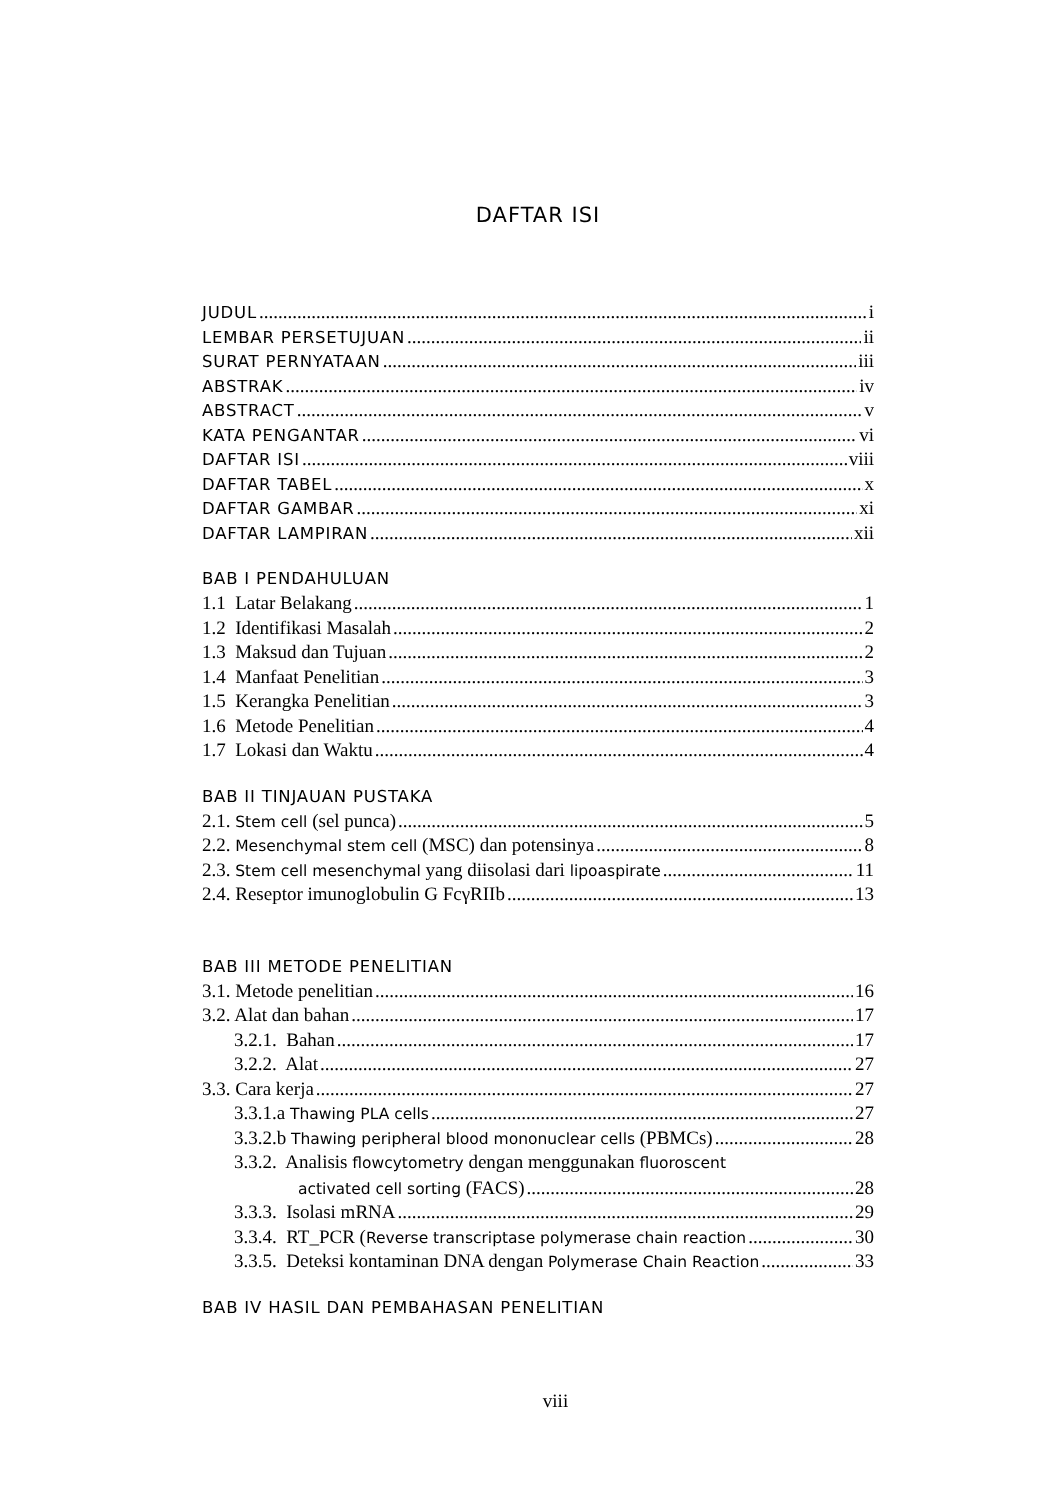DAFTAR ISI
JUDUL i
LEMBAR PERSETUJUAN ii
SURAT PERNYATAAN iii
ABSTRAK iv
ABSTRACT v
KATA PENGANTAR vi
DAFTAR ISI viii
DAFTAR TABEL x
DAFTAR GAMBAR xi
DAFTAR LAMPIRAN xii
BAB I PENDAHULUAN
1.1 Latar Belakang 1
1.2 Identifikasi Masalah 2
1.3 Maksud dan Tujuan 2
1.4 Manfaat Penelitian 3
1.5 Kerangka Penelitian 3
1.6 Metode Penelitian 4
1.7 Lokasi dan Waktu 4
BAB II TINJAUAN PUSTAKA
2.1. Stem cell (sel punca) 5
2.2. Mesenchymal stem cell (MSC) dan potensinya 8
2.3. Stem cell mesenchymal yang diisolasi dari lipoaspirate 11
2.4. Reseptor imunoglobulin G FcγRIIb 13
BAB III METODE PENELITIAN
3.1. Metode penelitian 16
3.2. Alat dan bahan 17
3.2.1. Bahan 17
3.2.2. Alat 27
3.3. Cara kerja 27
3.3.1.a Thawing PLA cells 27
3.3.2.b Thawing peripheral blood mononuclear cells (PBMCs) 28
3.3.2. Analisis flowcytometry dengan menggunakan fluoroscent
activated cell sorting (FACS) 28
3.3.3. Isolasi mRNA 29
3.3.4. RT_PCR (Reverse transcriptase polymerase chain reaction 30
3.3.5. Deteksi kontaminan DNA dengan Polymerase Chain Reaction 33
BAB IV HASIL DAN PEMBAHASAN PENELITIAN
viii